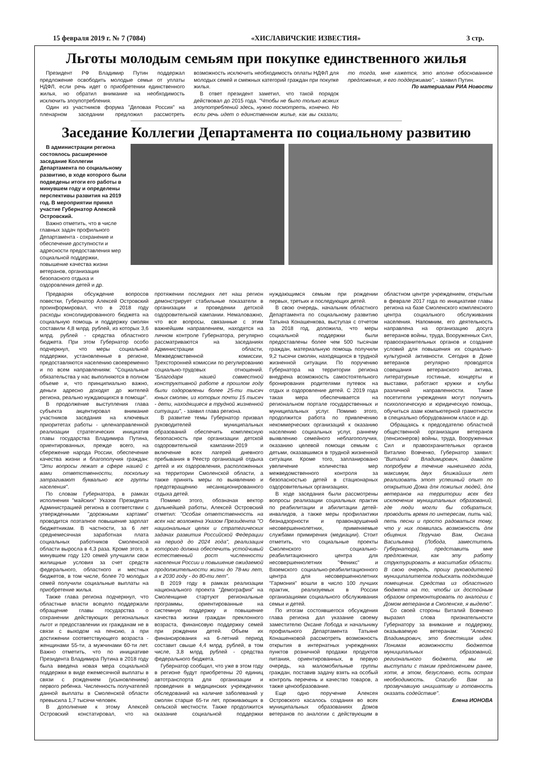15 февраля 2019 г. № 7 (7084) «ХИСЛАВИЧСКИЕ ИЗВЕСТИЯ» 3 стр.
Льготы молодым семьям при покупке единственного жилья
Президент РФ Владимир Путин поддержал предложение освободить молодые семьи от уплаты НДФЛ, если речь идет о приобретении единственного жилья, но обратил внимание на необходимость исключить злоупотребления.
Один из участников форума "Деловая Россия" на пленарном заседании предложил рассмотреть возможность исключить необходимость оплаты НДФЛ для молодых семей и смежных категорий граждан при покупке жилья.
В ответ президент заметил, что такой порядок действовал до 2015 года. "Чтобы не было только всяких злоупотреблений здесь, нужно посмотреть, конечно. Но если речь идет о единственном жилье, как вы сказали, то тогда, мне кажется, это вполне обоснованное предложение, я его поддерживаю", - заявил Путин.
По материалам РИА Новости
Заседание Коллегии Департамента по социальному развитию
В администрации региона состоялось расширенное заседание Коллегии Департамента по социальному развитию, в ходе которого были подведены итоги его работы в минувшем году и определены перспективы развития на 2019 год. В мероприятии принял участие Губернатор Алексей Островский.
Важно отметить, что в числе главных задач профильного Департамента - сохранение и обеспечение доступности и адресности предоставления мер социальной поддержки, повышение качества жизни ветеранов, организация безопасного отдыха и оздоровления детей и др.
Предваряя обсуждение вопросов повестки, Губернатор Алексей Островский проинформировал, что в 2018 году расходы консолидированного бюджета на социальную помощь и поддержку смолян составили 4,8 млрд. рублей, из которых 3,6 млрд. рублей - средства областного бюджета. При этом Губернатор особо подчеркнул, что меры социальной поддержки, установленные в регионе, предоставляются населению своевременно и по всем направлениям: "Социальные обязательства у нас выполняются в полном объеме и, что принципиально важно, деньги адресно доходят до жителей региона, реально нуждающихся в помощи".
В продолжение выступления глава субъекта акцентировал внимание участников заседания на ключевых приоритетах работы - целенаправленной реализации стратегических инициатив главы государства Владимира Путина, ориентированных, прежде всего, на сбережение народа России, обеспечение качества жизни и благополучия граждан: "Эти вопросы лежат в сфере нашей с вами ответственности, поскольку затрагивают буквально все группы населения".
По словам Губернатора, в рамках исполнения "майских" Указов Президента Администрацией региона в соответствии с утвержденными "дорожными картами" проводится поэтапное повышение зарплат бюджетникам. В частности, за 6 лет среднемесячная заработная плата социальных работников Смоленской области выросла в 4,3 раза. Кроме этого, в минувшем году 120 семей улучшили свои жилищные условия за счет средств федерального, областного и местных бюджетов, в том числе, более 70 молодых семей получили социальные выплаты на приобретение жилья.
Также глава региона подчеркнул, что областные власти всецело поддержали обращение главы государства о сохранении действующих региональных льгот и предоставлении их гражданам не в связи с выходом на пенсию, а при достижении соответствующего возраста - женщинами 55-ти, а мужчинами 60-ти лет. Важно отметить, что по инициативе Президента Владимира Путина в 2018 году была введена новая мера социальной поддержки в виде ежемесячной выплаты в связи с рождением (усыновлением) первого ребенка. Численность получателей данной выплаты в Смоленской области превысила 1,7 тысячи человек.
В дополнение к этому Алексей Островский констатировал, что на протяжении последних лет наш регион демонстрирует стабильные показатели в организации и проведении детской оздоровительной кампании. Немаловажно, что все вопросы, связанные с этим важнейшим направлением, находятся на личном контроле Губернатора, регулярно рассматриваются на заседаниях Администрации области, Межведомственной комиссии, Трехсторонней комиссии по регулированию социально-трудовых отношений. "Благодаря нашей совместной конструктивной работе в прошлом году были оздоровлены более 25-ти тысяч юных смолян, из которых почти 15 тысяч - дети, находящиеся в трудной жизненной ситуации", - заявил глава региона.
В развитие темы Губернатор призвал руководителей муниципальных образований обеспечить комплексную безопасность при организации детской оздоровительной кампании-2019 и включение всех лагерей дневного пребывания в Реестр организаций отдыха детей и их оздоровления, расположенных на территории Смоленской области, а также принять меры по выявлению и предотвращению несанкционированного отдыха детей.
Помимо этого, обозначая вектор дальнейшей работы, Алексей Островский отметил: "Особая ответственность на всех нас возложена Указом Президента "О национальных целях и стратегических задачах развития Российской Федерации на период до 2024 года", реализация которого должна обеспечить устойчивый естественный рост численности населения России и повышение ожидаемой продолжительности жизни до 78-ми лет, а к 2030 году - до 80-ти лет".
В 2019 году в рамках реализации национального проекта "Демография" на Смоленщине стартуют региональные программы, ориентированные на системную поддержку и повышение качества жизни граждан преклонного возраста, финансовую поддержку семей при рождении детей. Объем их финансирования на 6-летний период составит свыше 4,4 млрд. рублей, в том числе, 3,8 млрд. рублей - средства федерального бюджета.
Губернатор сообщил, что уже в этом году в регионе будут приобретены 20 единиц автотранспорта для организации и проведения в медицинских учреждениях обследований на наличие заболеваний у смолян старше 65-ти лет, проживающих в сельской местности. Также продолжится оказание социальной поддержки нуждающимся семьям при рождении первых, третьих и последующих детей.
В свою очередь, начальник областного Департамента по социальному развитию Татьяна Конашенкова, выступая с отчетом за 2018 год, доложила, что меры социальной поддержки были предоставлены более чем 500 тысячам граждан, материальную помощь получили 9,2 тысячи смолян, находящихся в трудной жизненной ситуации. По поручению Губернатора на территории региона внедрена возможность самостоятельного бронирования родителями путевок на отдых и оздоровление детей. С 2019 года такая мера обеспечивается на региональном портале государственных и муниципальных услуг. Помимо этого, продолжится работа по привлечению некоммерческих организаций к оказанию населению социальных услуг, раннему выявлению семейного неблагополучия, оказанию целевой помощи семьям с детьми, оказавшимся в трудной жизненной ситуации. Кроме того, запланировано увеличение количества мер межведомственного контроля за безопасностью детей в стационарных оздоровительных организациях.
В ходе заседания были рассмотрены вопросы реализации социальных практик по реабилитации и абилитации детей-инвалидов, а также меры профилактики безнадзорности и правонарушений несовершеннолетних, применяемые службами примирения (медиации). Стоит отметить, что социальные проекты Смоленского социально-реабилитационного центра для несовершеннолетних "Феникс" и Вяземского социально-реабилитационного центра для несовершеннолетних "Гармония" вошли в число 100 лучших практик, реализуемых в России организациями социального обслуживания семьи и детей.
По итогам состоявшегося обсуждения глава региона дал указание своему заместителю Оксане Лобода и начальнику профильного Департамента Татьяне Конашенковой рассмотреть возможность открытия в интернатных учреждениях пунктов розничной продажи продуктов питания, ориентированных, в первую очередь, на маломобильные группы граждан, поставив задачу взять на особый контроль перечень и качество товаров, а также ценообразование.
Еще одно поручение Алексея Островского касалось создания во всех муниципальных образованиях Домов ветеранов по аналогии с действующим в областном центре учреждением, открытым в феврале 2017 года по инициативе главы региона на базе Смоленского комплексного центра социального обслуживания населения. Напомним, его деятельность направлена на организацию досуга ветеранов войны, труда, Вооруженных Сил, правоохранительных органов и создание условий для повышения их социально-культурной активности. Сегодня в Доме ветеранов регулярно проводятся совещания ветеранского актива, литературные гостиные, концерты и выставки, работают кружки и клубы различной направленности. Также посетители учреждения могут получить психологическую и юридическую помощь, обучиться азам компьютерной грамотности в специально оборудованном классе и др.
Обращаясь к председателю областной общественной организации ветеранов (пенсионеров) войны, труда, Вооруженных Сил и правоохранительных органов Виталию Вовченко, Губернатор заявил: "Виталий Владимирович, давайте попробуем в течение нынешнего года, максимум, двух ближайших лет реализовать этот успешный опыт по открытию Дома для пожилых людей, для ветеранов на территории всех без исключения муниципальных образований, где люди могли бы собираться, проводить время по интересам, пить чай, петь песни и просто радоваться тому, что у них появилась возможность для общения. Поручаю Вам, Оксана Васильевна (Лобода, заместитель Губернатора), представить мне предложения, как эту работу структурировать в масштабах области. В свою очередь, прошу руководителей муниципалитетов подыскать подходящие помещения. Средства из областного бюджета на то, чтобы их достойным образом отремонтировать по аналогии с Домом ветеранов в Смоленске, я выделю".
Со своей стороны Виталий Вовченко выразил слова признательности Губернатору за внимание и поддержку, оказываемую ветеранам: "Алексей Владимирович, это блестящая идея. Понимая возможности бюджетов муниципальных образований, регионального бюджета, мы не выступали с таким предложением ранее, хотя, в этом, безусловно, есть острая необходимость. Спасибо Вам за прозвучавшую инициативу и готовность оказать содействие".
Елена ИОНОВА